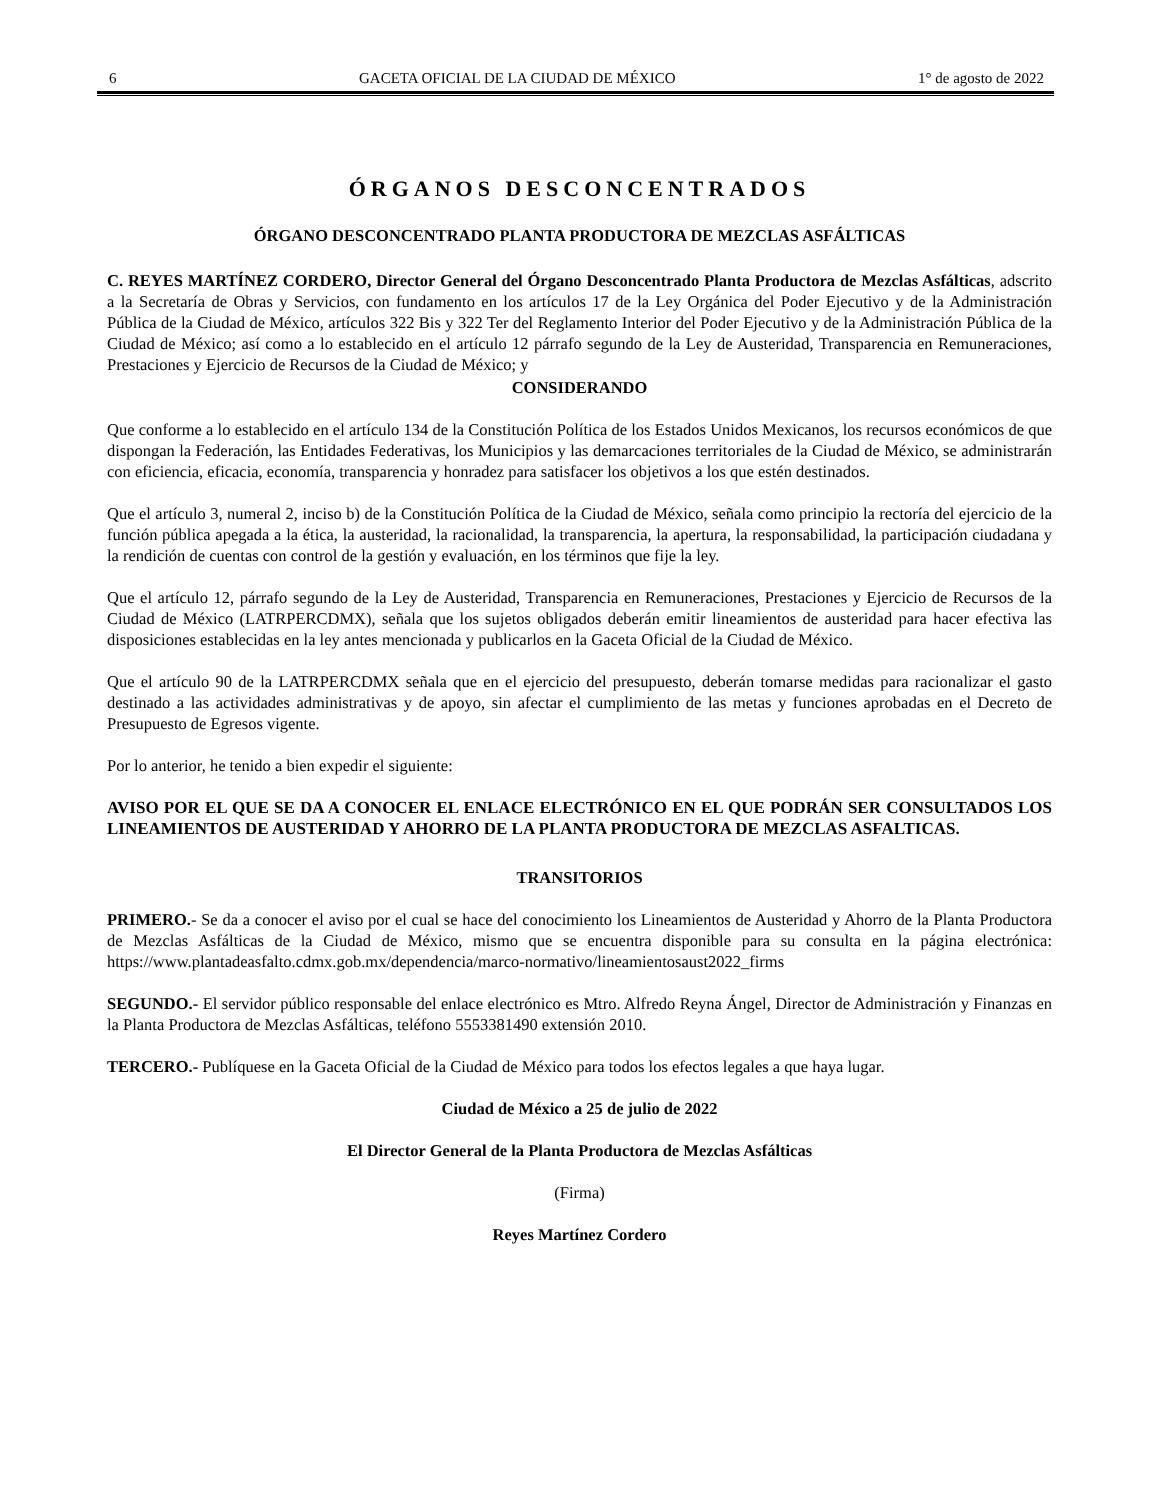6 GACETA OFICIAL DE LA CIUDAD DE MÉXICO 1° de agosto de 2022
ÓRGANOS DESCONCENTRADOS
ÓRGANO DESCONCENTRADO PLANTA PRODUCTORA DE MEZCLAS ASFÁLTICAS
C. REYES MARTÍNEZ CORDERO, Director General del Órgano Desconcentrado Planta Productora de Mezclas Asfálticas, adscrito a la Secretaría de Obras y Servicios, con fundamento en los artículos 17 de la Ley Orgánica del Poder Ejecutivo y de la Administración Pública de la Ciudad de México, artículos 322 Bis y 322 Ter del Reglamento Interior del Poder Ejecutivo y de la Administración Pública de la Ciudad de México; así como a lo establecido en el artículo 12 párrafo segundo de la Ley de Austeridad, Transparencia en Remuneraciones, Prestaciones y Ejercicio de Recursos de la Ciudad de México; y
CONSIDERANDO
Que conforme a lo establecido en el artículo 134 de la Constitución Política de los Estados Unidos Mexicanos, los recursos económicos de que dispongan la Federación, las Entidades Federativas, los Municipios y las demarcaciones territoriales de la Ciudad de México, se administrarán con eficiencia, eficacia, economía, transparencia y honradez para satisfacer los objetivos a los que estén destinados.
Que el artículo 3, numeral 2, inciso b) de la Constitución Política de la Ciudad de México, señala como principio la rectoría del ejercicio de la función pública apegada a la ética, la austeridad, la racionalidad, la transparencia, la apertura, la responsabilidad, la participación ciudadana y la rendición de cuentas con control de la gestión y evaluación, en los términos que fije la ley.
Que el artículo 12, párrafo segundo de la Ley de Austeridad, Transparencia en Remuneraciones, Prestaciones y Ejercicio de Recursos de la Ciudad de México (LATRPERCDMX), señala que los sujetos obligados deberán emitir lineamientos de austeridad para hacer efectiva las disposiciones establecidas en la ley antes mencionada y publicarlos en la Gaceta Oficial de la Ciudad de México.
Que el artículo 90 de la LATRPERCDMX señala que en el ejercicio del presupuesto, deberán tomarse medidas para racionalizar el gasto destinado a las actividades administrativas y de apoyo, sin afectar el cumplimiento de las metas y funciones aprobadas en el Decreto de Presupuesto de Egresos vigente.
Por lo anterior, he tenido a bien expedir el siguiente:
AVISO POR EL QUE SE DA A CONOCER EL ENLACE ELECTRÓNICO EN EL QUE PODRÁN SER CONSULTADOS LOS LINEAMIENTOS DE AUSTERIDAD Y AHORRO DE LA PLANTA PRODUCTORA DE MEZCLAS ASFALTICAS.
TRANSITORIOS
PRIMERO.- Se da a conocer el aviso por el cual se hace del conocimiento los Lineamientos de Austeridad y Ahorro de la Planta Productora de Mezclas Asfálticas de la Ciudad de México, mismo que se encuentra disponible para su consulta en la página electrónica: https://www.plantadeasfalto.cdmx.gob.mx/dependencia/marco-normativo/lineamientosaust2022_firms
SEGUNDO.- El servidor público responsable del enlace electrónico es Mtro. Alfredo Reyna Ángel, Director de Administración y Finanzas en la Planta Productora de Mezclas Asfálticas, teléfono 5553381490 extensión 2010.
TERCERO.- Publíquese en la Gaceta Oficial de la Ciudad de México para todos los efectos legales a que haya lugar.
Ciudad de México a 25 de julio de 2022
El Director General de la Planta Productora de Mezclas Asfálticas
(Firma)
Reyes Martínez Cordero